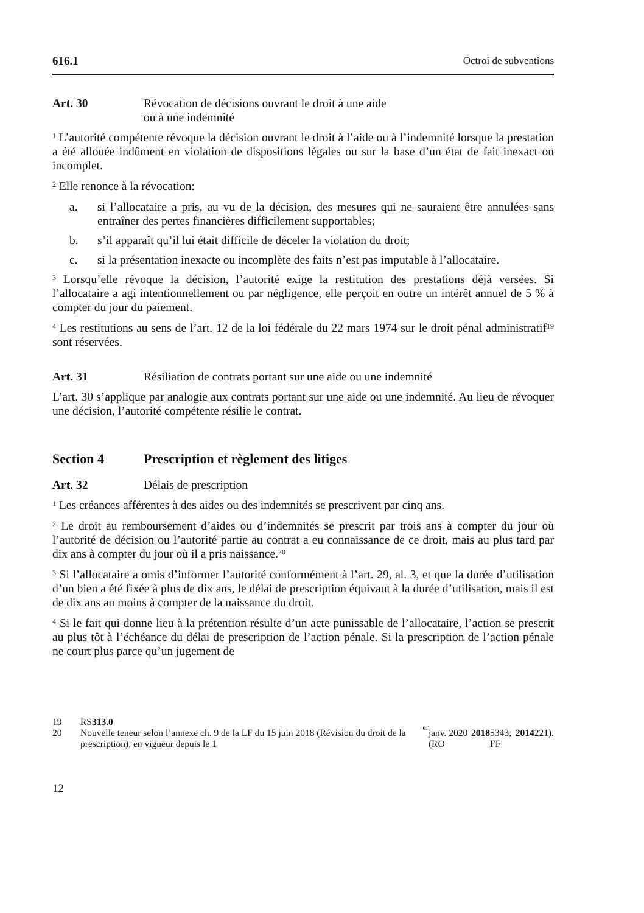616.1 Octroi de subventions
Art. 30 Révocation de décisions ouvrant le droit à une aide
ou à une indemnité
<sup>1</sup> L’autorité compétente révoque la décision ouvrant le droit à l’aide ou à l’indemnité lorsque la prestation a été allouée indûment en violation de dispositions légales ou sur la base d’un état de fait inexact ou incomplet.
<sup>2</sup> Elle renonce à la révocation:
a. si l’allocataire a pris, au vu de la décision, des mesures qui ne sauraient être annulées sans entraîner des pertes financières difficilement supportables;
b. s’il apparaît qu’il lui était difficile de déceler la violation du droit;
c. si la présentation inexacte ou incomplète des faits n’est pas imputable à l’allocataire.
<sup>3</sup> Lorsqu’elle révoque la décision, l’autorité exige la restitution des prestations déjà versées. Si l’allocataire a agi intentionnellement ou par négligence, elle perçoit en outre un intérêt annuel de 5 % à compter du jour du paiement.
<sup>4</sup> Les restitutions au sens de l’art. 12 de la loi fédérale du 22 mars 1974 sur le droit pénal administratif<sup>19</sup> sont réservées.
Art. 31 Résiliation de contrats portant sur une aide ou une indemnité
L’art. 30 s’applique par analogie aux contrats portant sur une aide ou une indemnité. Au lieu de révoquer une décision, l’autorité compétente résilie le contrat.
Section 4 Prescription et règlement des litiges
Art. 32 Délais de prescription
<sup>1</sup> Les créances afférentes à des aides ou des indemnités se prescrivent par cinq ans.
<sup>2</sup> Le droit au remboursement d’aides ou d’indemnités se prescrit par trois ans à compter du jour où l’autorité de décision ou l’autorité partie au contrat a eu connaissance de ce droit, mais au plus tard par dix ans à compter du jour où il a pris naissance.<sup>20</sup>
<sup>3</sup> Si l’allocataire a omis d’informer l’autorité conformément à l’art. 29, al. 3, et que la durée d’utilisation d’un bien a été fixée à plus de dix ans, le délai de prescription équivaut à la durée d’utilisation, mais il est de dix ans au moins à compter de la naissance du droit.
<sup>4</sup> Si le fait qui donne lieu à la prétention résulte d’un acte punissable de l’allocataire, l’action se prescrit au plus tôt à l’échéance du délai de prescription de l’action pénale. Si la prescription de l’action pénale ne court plus parce qu’un jugement de
19 RS 313.0
20 Nouvelle teneur selon l’annexe ch. 9 de la LF du 15 juin 2018 (Révision du droit de la prescription), en vigueur depuis le 1<sup>er</sup> janv. 2020 (RO 2018 5343; FF 2014 221).
12